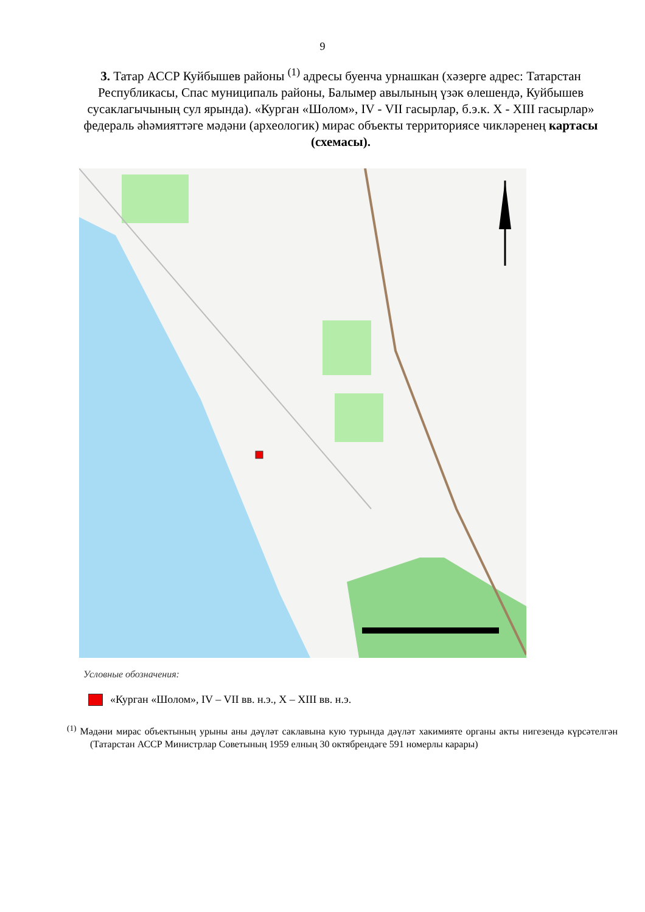9
3. Татар АССР Куйбышев районы <sup>(1)</sup> адресы буенча урнашкан (хәзерге адрес: Татарстан Республикасы, Спас муниципаль районы, Балымер авылының үзәк өлешендә, Куйбышев сусаклагычының сул ярында). «Курган «Шолом», IV - VII гасырлар, б.э.к. X - XIII гасырлар» федераль әһәмияттәге мәдәни (археологик) мирас объекты территориясе чикләренең картасы (схемасы).
Условные обозначения:
«Курган «Шолом», IV – VII вв. н.э., X – XIII вв. н.э.
<sup>(1)</sup> Мәдәни мирас объектының урыны аны дәүләт саклавына кую турында дәүләт хакимияте органы акты нигезендә күрсәтелгән (Татарстан АССР Министрлар Советының 1959 елның 30 октябрендәге 591 номерлы карары)